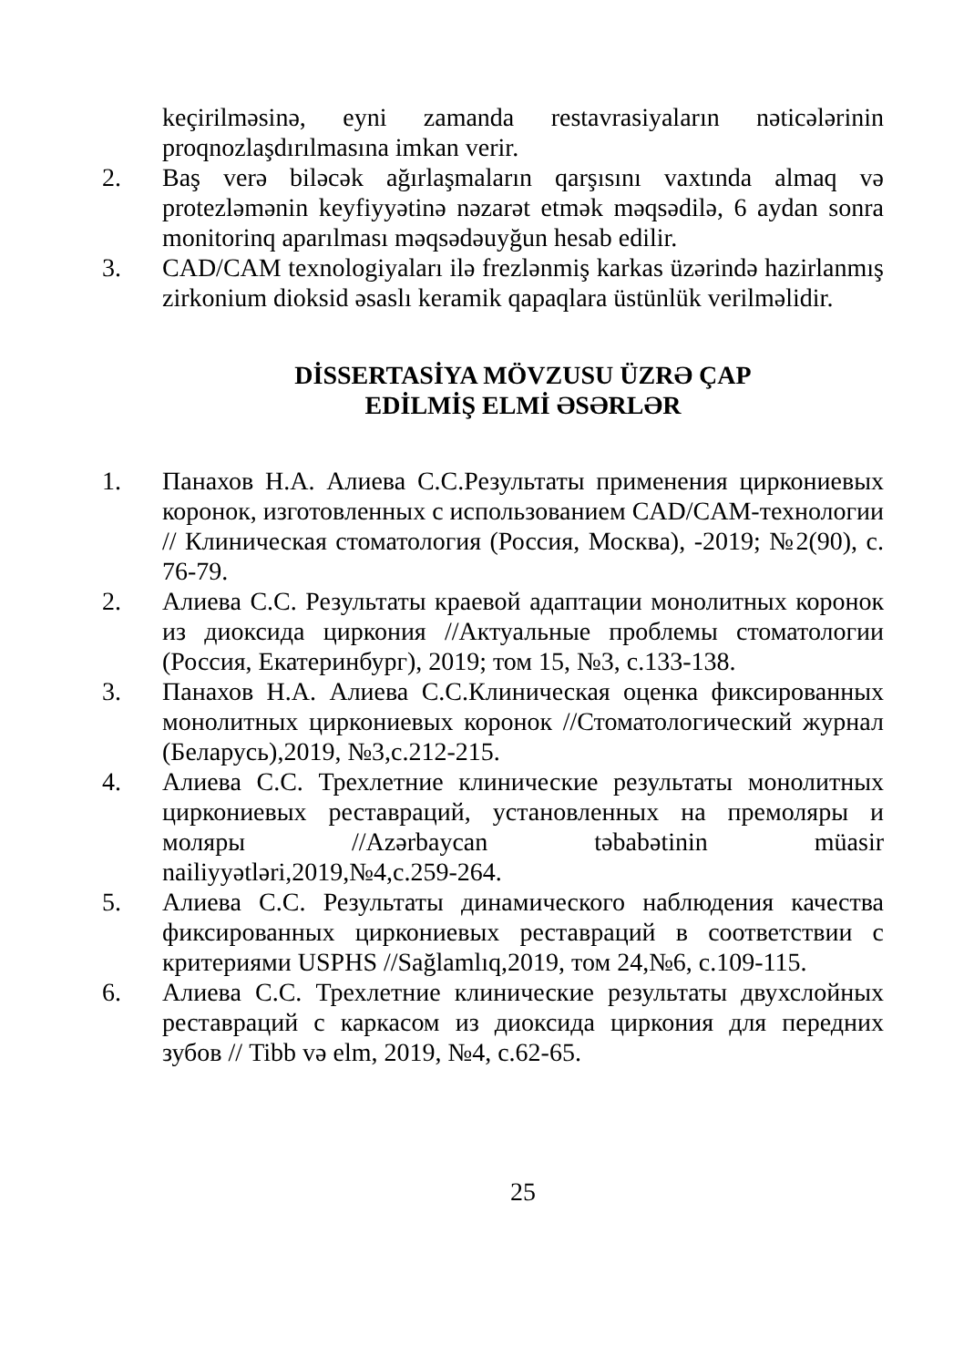keçirilməsinə, eyni zamanda restavrasiyaların nəticələrinin proqnozlaşdırılmasına imkan verir.
2. Baş verə biləcək ağırlaşmaların qarşısını vaxtında almaq və protezləmənin keyfiyyətinə nəzarət etmək məqsədilə, 6 aydan sonra monitorinq aparılması məqsədəuyğun hesab edilir.
3. CAD/CAM texnologiyaları ilə frezlənmiş karkas üzərində hazirlanmış zirkonium dioksid əsaslı keramik qapaqlara üstünlük verilməlidir.
DİSSERTASİYA MÖVZUSU ÜZRƏ ÇAP
EDİLMİŞ ELMİ ƏSƏRLƏR
1. Панахов Н.А. Алиева С.С.Результаты применения циркониевых коронок, изготовленных с использованием CAD/CAM-технологии // Клиническая стоматология (Россия, Москва), -2019; №2(90), с. 76-79.
2. Алиева С.С. Результаты краевой адаптации монолитных коронок из диоксида циркония //Актуальные проблемы стоматологии (Россия, Екатеринбург), 2019; том 15, №3, с.133-138.
3. Панахов Н.А. Алиева С.С.Клиническая оценка фиксированных монолитных циркониевых коронок //Стоматологический журнал (Беларусь),2019, №3,с.212-215.
4. Алиева С.С. Трехлетние клинические результаты монолитных циркониевых реставраций, установленных на премоляры и моляры //Azərbaycan təbabətinin müasir nailiyyətləri,2019,№4,с.259-264.
5. Алиева С.С. Результаты динамического наблюдения качества фиксированных циркониевых реставраций в соответствии с критериями USPHS //Sağlamlıq,2019, том 24,№6, с.109-115.
6. Алиева С.С. Трехлетние клинические результаты двухслойных реставраций с каркасом из диоксида циркония для передних зубов // Tibb və elm, 2019, №4, с.62-65.
25